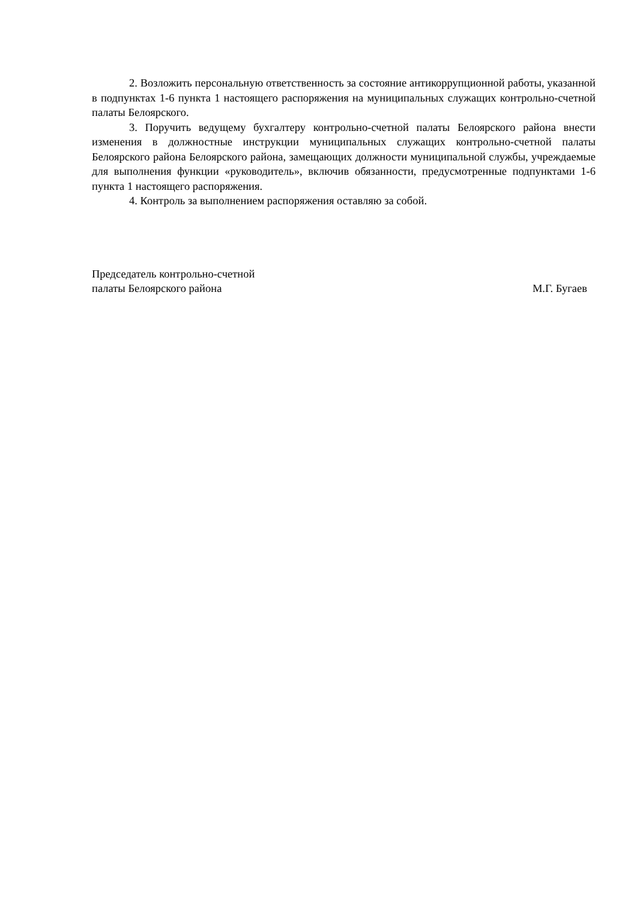2. Возложить персональную ответственность за состояние антикоррупционной работы, указанной в подпунктах 1-6 пункта 1 настоящего распоряжения на муниципальных служащих контрольно-счетной палаты Белоярского.
3. Поручить ведущему бухгалтеру контрольно-счетной палаты Белоярского района внести изменения в должностные инструкции муниципальных служащих контрольно-счетной палаты Белоярского района Белоярского района, замещающих должности муниципальной службы, учреждаемые для выполнения функции «руководитель», включив обязанности, предусмотренные подпунктами 1-6 пункта 1 настоящего распоряжения.
4. Контроль за выполнением распоряжения оставляю за собой.
Председатель контрольно-счетной
палаты Белоярского района
М.Г. Бугаев